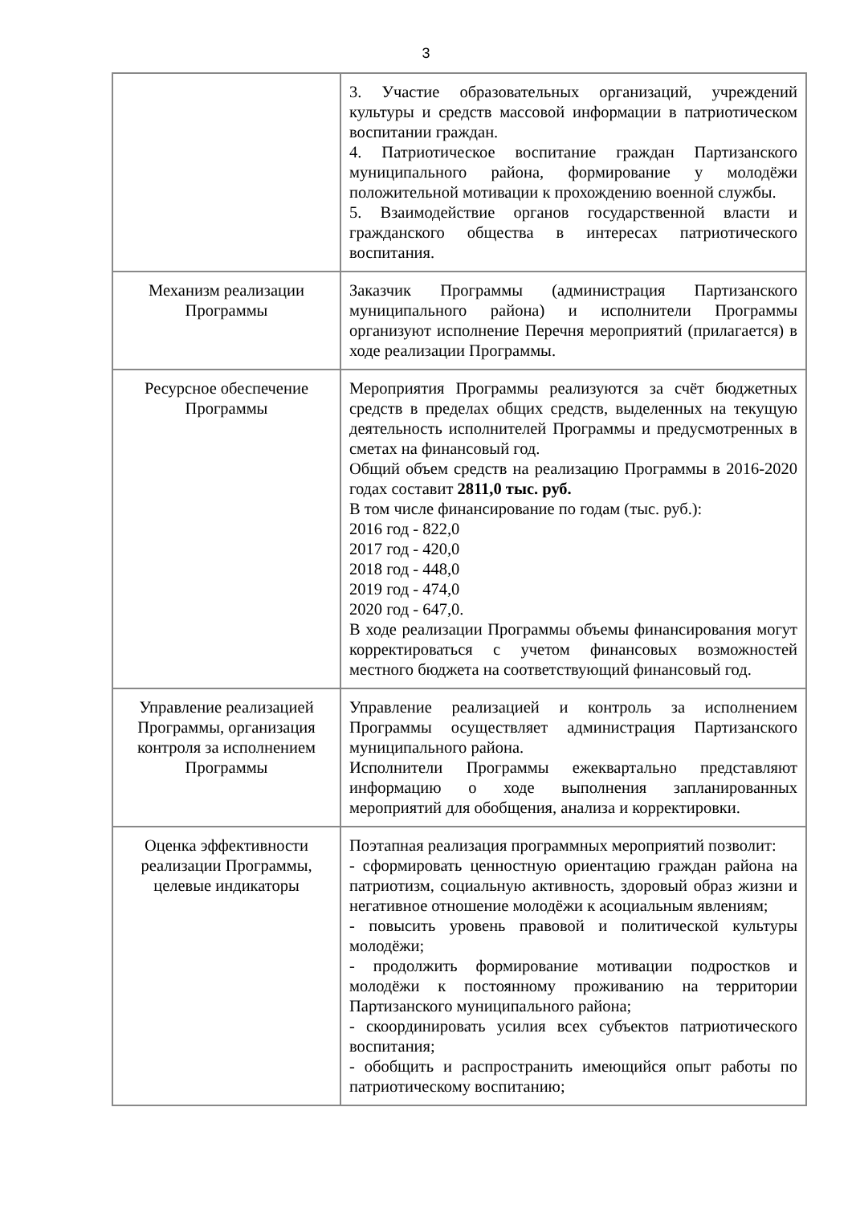3
| | 3. Участие образовательных организаций, учреждений культуры и средств массовой информации в патриотическом воспитании граждан. 4. Патриотическое воспитание граждан Партизанского муниципального района, формирование у молодёжи положительной мотивации к прохождению военной службы. 5. Взаимодействие органов государственной власти и гражданского общества в интересах патриотического воспитания. |
| Механизм реализации Программы | Заказчик Программы (администрация Партизанского муниципального района) и исполнители Программы организуют исполнение Перечня мероприятий (прилагается) в ходе реализации Программы. |
| Ресурсное обеспечение Программы | Мероприятия Программы реализуются за счёт бюджетных средств в пределах общих средств, выделенных на текущую деятельность исполнителей Программы и предусмотренных в сметах на финансовый год. Общий объем средств на реализацию Программы в 2016-2020 годах составит 2811,0 тыс. руб. В том числе финансирование по годам (тыс. руб.): 2016 год - 822,0 2017 год - 420,0 2018 год - 448,0 2019 год - 474,0 2020 год - 647,0. В ходе реализации Программы объемы финансирования могут корректироваться с учетом финансовых возможностей местного бюджета на соответствующий финансовый год. |
| Управление реализацией Программы, организация контроля за исполнением Программы | Управление реализацией и контроль за исполнением Программы осуществляет администрация Партизанского муниципального района. Исполнители Программы ежеквартально представляют информацию о ходе выполнения запланированных мероприятий для обобщения, анализа и корректировки. |
| Оценка эффективности реализации Программы, целевые индикаторы | Поэтапная реализация программных мероприятий позволит: - сформировать ценностную ориентацию граждан района на патриотизм, социальную активность, здоровый образ жизни и негативное отношение молодёжи к асоциальным явлениям; - повысить уровень правовой и политической культуры молодёжи; - продолжить формирование мотивации подростков и молодёжи к постоянному проживанию на территории Партизанского муниципального района; - скоординировать усилия всех субъектов патриотического воспитания; - обобщить и распространить имеющийся опыт работы по патриотическому воспитанию; |